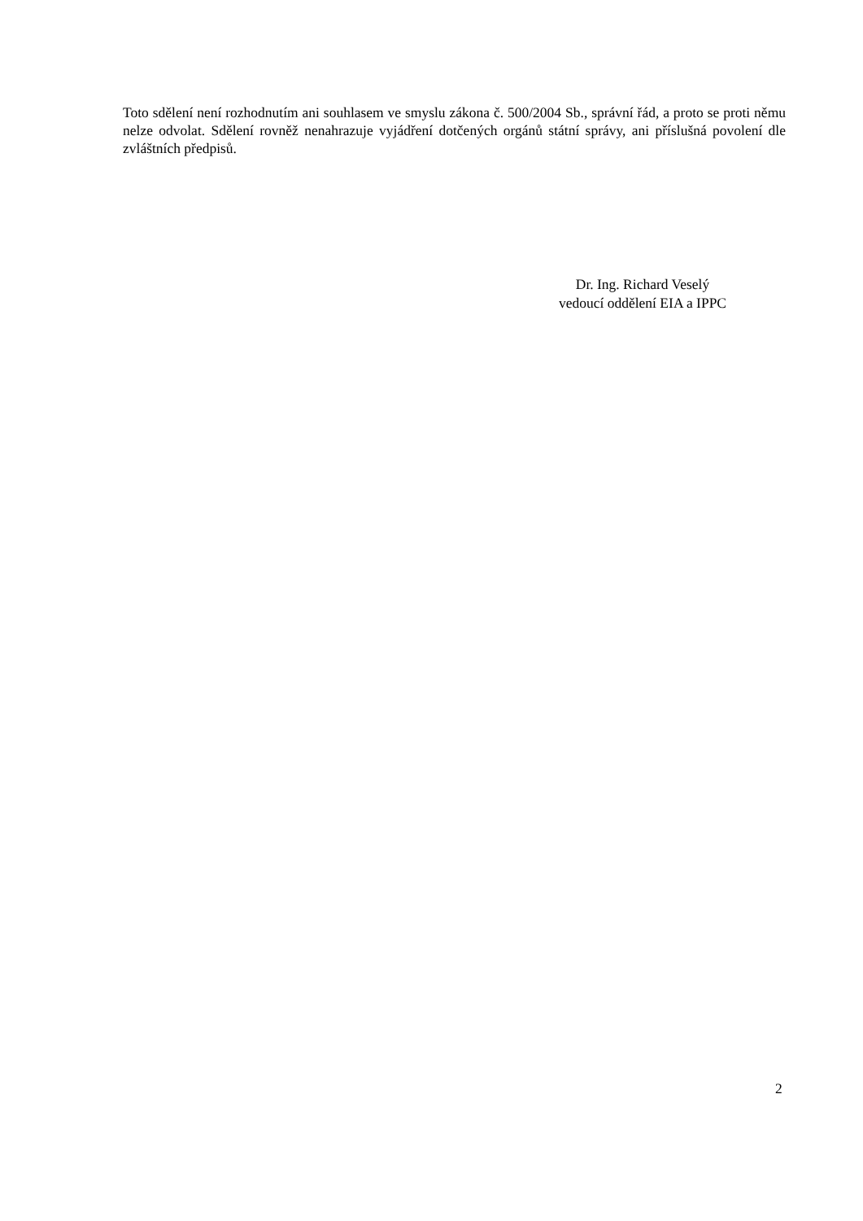Toto sdělení není rozhodnutím ani souhlasem ve smyslu zákona č. 500/2004 Sb., správní řád, a proto se proti němu nelze odvolat. Sdělení rovněž nenahrazuje vyjádření dotčených orgánů státní správy, ani příslušná povolení dle zvláštních předpisů.
Dr. Ing. Richard Veselý
vedoucí oddělení EIA a IPPC
2